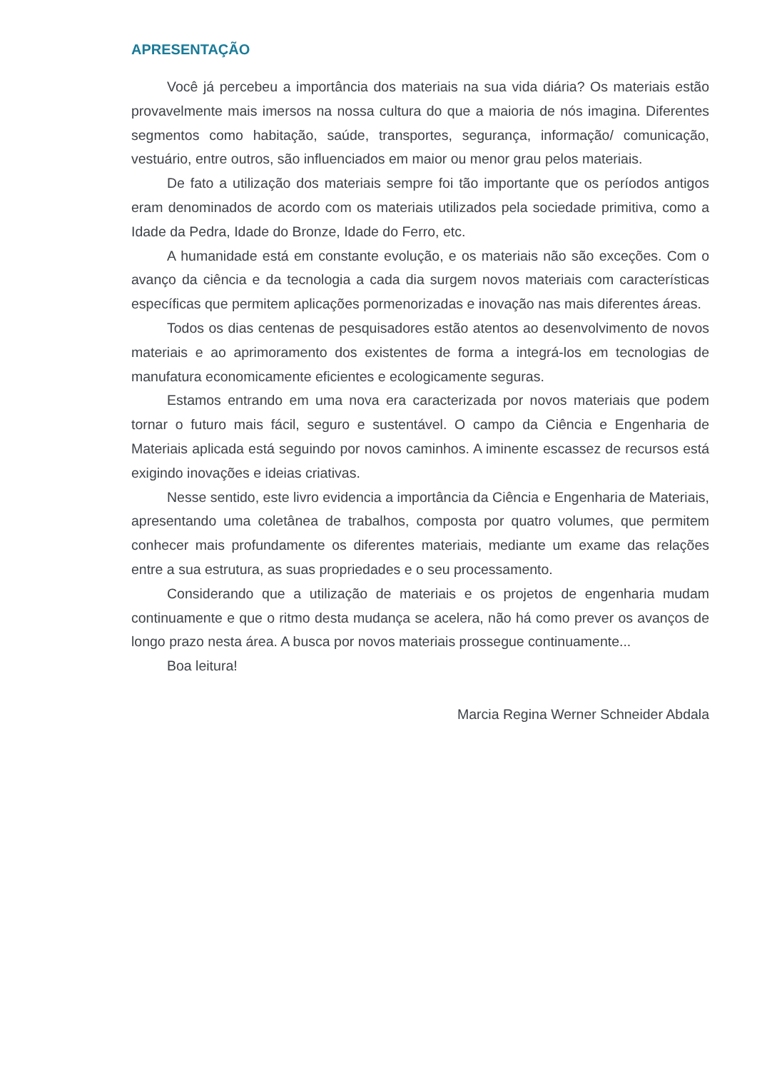APRESENTAÇÃO
Você já percebeu a importância dos materiais na sua vida diária? Os materiais estão provavelmente mais imersos na nossa cultura do que a maioria de nós imagina. Diferentes segmentos como habitação, saúde, transportes, segurança, informação/ comunicação, vestuário, entre outros, são influenciados em maior ou menor grau pelos materiais.
De fato a utilização dos materiais sempre foi tão importante que os períodos antigos eram denominados de acordo com os materiais utilizados pela sociedade primitiva, como a Idade da Pedra, Idade do Bronze, Idade do Ferro, etc.
A humanidade está em constante evolução, e os materiais não são exceções. Com o avanço da ciência e da tecnologia a cada dia surgem novos materiais com características específicas que permitem aplicações pormenorizadas e inovação nas mais diferentes áreas.
Todos os dias centenas de pesquisadores estão atentos ao desenvolvimento de novos materiais e ao aprimoramento dos existentes de forma a integrá-los em tecnologias de manufatura economicamente eficientes e ecologicamente seguras.
Estamos entrando em uma nova era caracterizada por novos materiais que podem tornar o futuro mais fácil, seguro e sustentável. O campo da Ciência e Engenharia de Materiais aplicada está seguindo por novos caminhos. A iminente escassez de recursos está exigindo inovações e ideias criativas.
Nesse sentido, este livro evidencia a importância da Ciência e Engenharia de Materiais, apresentando uma coletânea de trabalhos, composta por quatro volumes, que permitem conhecer mais profundamente os diferentes materiais, mediante um exame das relações entre a sua estrutura, as suas propriedades e o seu processamento.
Considerando que a utilização de materiais e os projetos de engenharia mudam continuamente e que o ritmo desta mudança se acelera, não há como prever os avanços de longo prazo nesta área. A busca por novos materiais prossegue continuamente...
Boa leitura!
Marcia Regina Werner Schneider Abdala